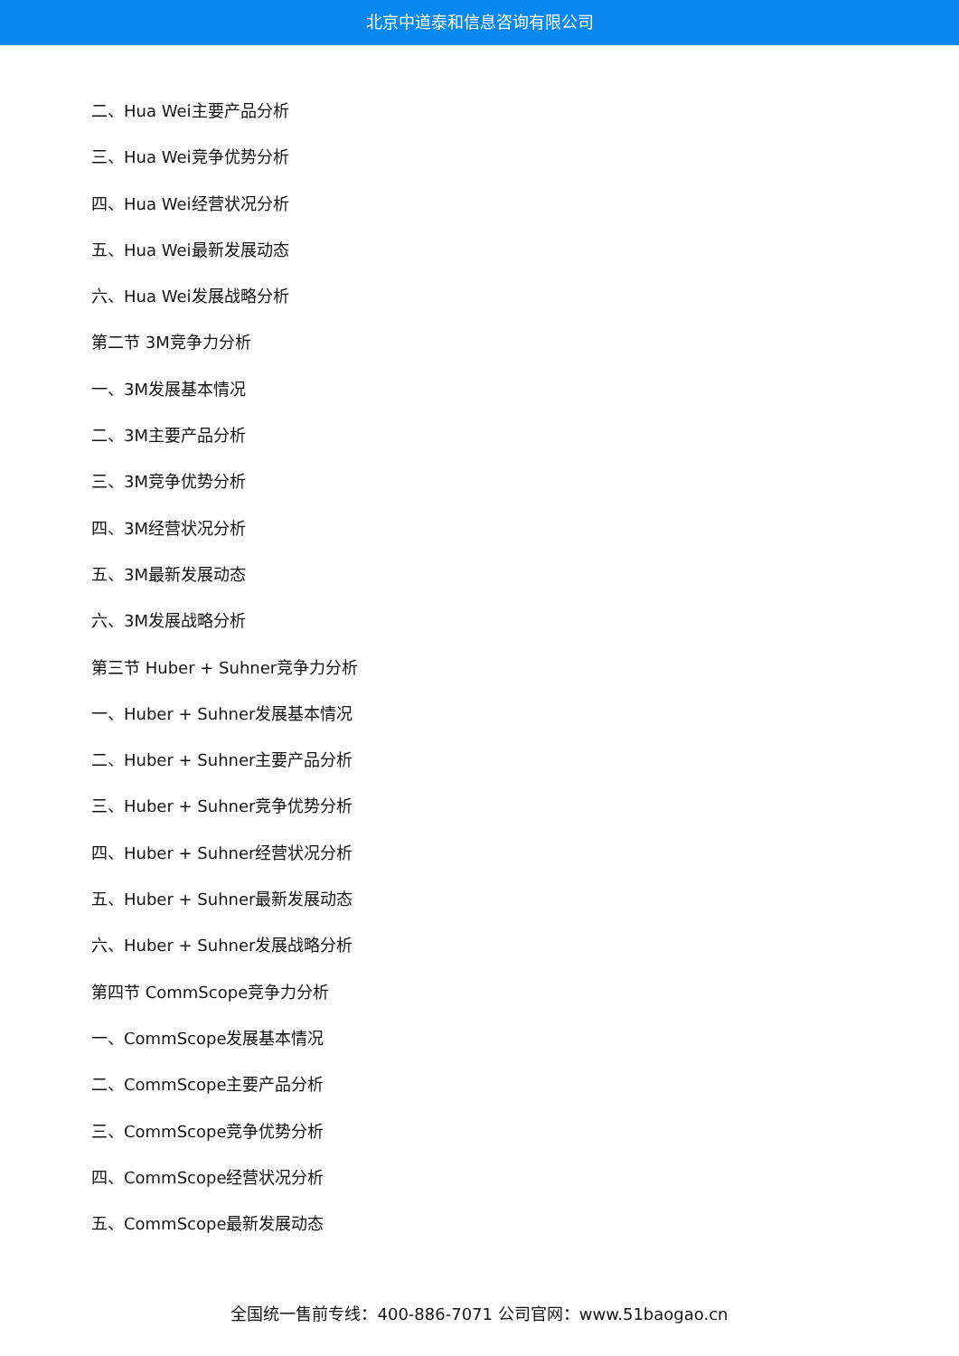北京中道泰和信息咨询有限公司
二、Hua Wei主要产品分析
三、Hua Wei竞争优势分析
四、Hua Wei经营状况分析
五、Hua Wei最新发展动态
六、Hua Wei发展战略分析
第二节 3M竞争力分析
一、3M发展基本情况
二、3M主要产品分析
三、3M竞争优势分析
四、3M经营状况分析
五、3M最新发展动态
六、3M发展战略分析
第三节 Huber + Suhner竞争力分析
一、Huber + Suhner发展基本情况
二、Huber + Suhner主要产品分析
三、Huber + Suhner竞争优势分析
四、Huber + Suhner经营状况分析
五、Huber + Suhner最新发展动态
六、Huber + Suhner发展战略分析
第四节 CommScope竞争力分析
一、CommScope发展基本情况
二、CommScope主要产品分析
三、CommScope竞争优势分析
四、CommScope经营状况分析
五、CommScope最新发展动态
全国统一售前专线：400-886-7071 公司官网：www.51baogao.cn